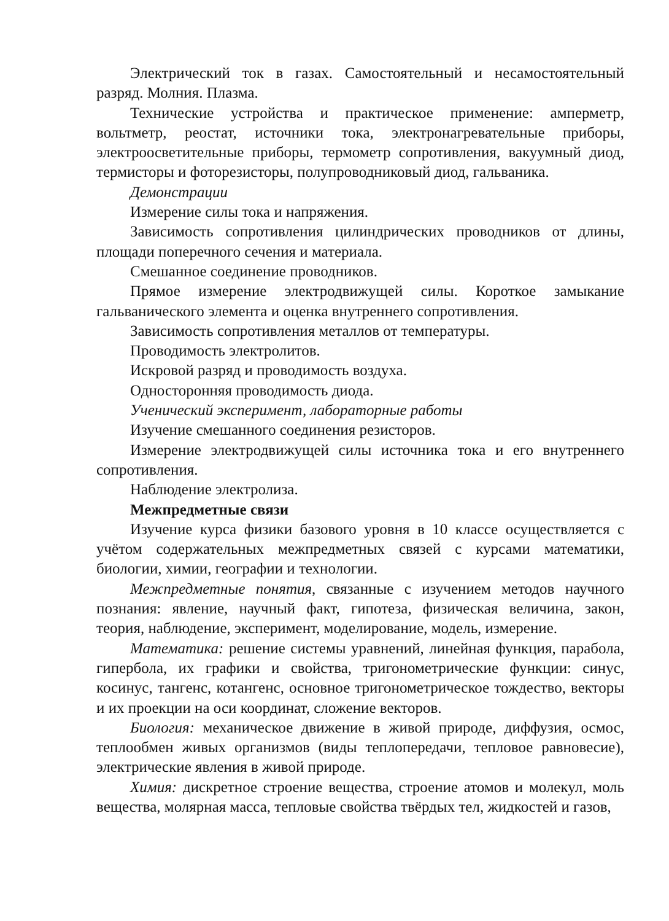Электрический ток в газах. Самостоятельный и несамостоятельный разряд. Молния. Плазма.
Технические устройства и практическое применение: амперметр, вольтметр, реостат, источники тока, электронагревательные приборы, электроосветительные приборы, термометр сопротивления, вакуумный диод, термисторы и фоторезисторы, полупроводниковый диод, гальваника.
Демонстрации
Измерение силы тока и напряжения.
Зависимость сопротивления цилиндрических проводников от длины, площади поперечного сечения и материала.
Смешанное соединение проводников.
Прямое измерение электродвижущей силы. Короткое замыкание гальванического элемента и оценка внутреннего сопротивления.
Зависимость сопротивления металлов от температуры.
Проводимость электролитов.
Искровой разряд и проводимость воздуха.
Односторонняя проводимость диода.
Ученический эксперимент, лабораторные работы
Изучение смешанного соединения резисторов.
Измерение электродвижущей силы источника тока и его внутреннего сопротивления.
Наблюдение электролиза.
Межпредметные связи
Изучение курса физики базового уровня в 10 классе осуществляется с учётом содержательных межпредметных связей с курсами математики, биологии, химии, географии и технологии.
Межпредметные понятия, связанные с изучением методов научного познания: явление, научный факт, гипотеза, физическая величина, закон, теория, наблюдение, эксперимент, моделирование, модель, измерение.
Математика: решение системы уравнений, линейная функция, парабола, гипербола, их графики и свойства, тригонометрические функции: синус, косинус, тангенс, котангенс, основное тригонометрическое тождество, векторы и их проекции на оси координат, сложение векторов.
Биология: механическое движение в живой природе, диффузия, осмос, теплообмен живых организмов (виды теплопередачи, тепловое равновесие), электрические явления в живой природе.
Химия: дискретное строение вещества, строение атомов и молекул, моль вещества, молярная масса, тепловые свойства твёрдых тел, жидкостей и газов,